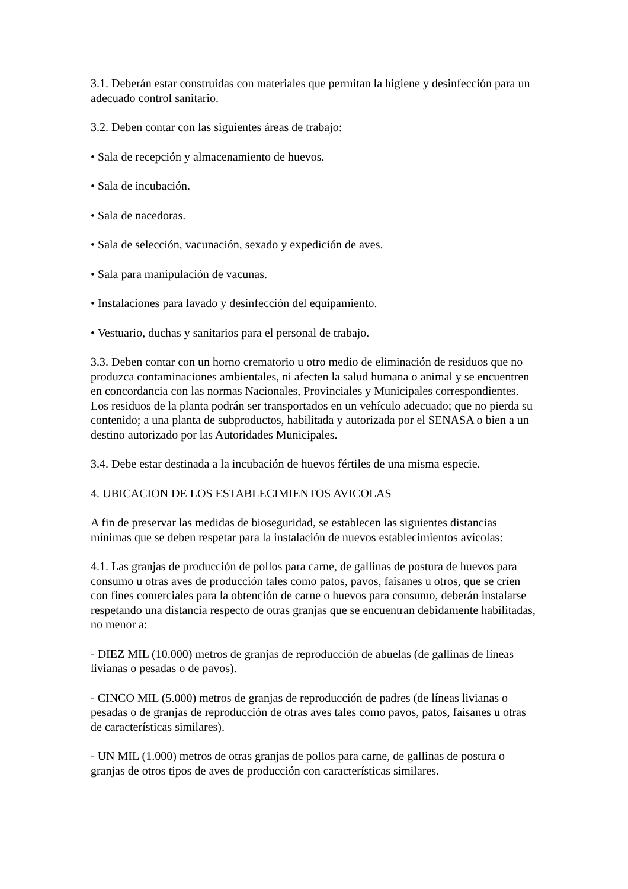3.1. Deberán estar construidas con materiales que permitan la higiene y desinfección para un adecuado control sanitario.
3.2. Deben contar con las siguientes áreas de trabajo:
• Sala de recepción y almacenamiento de huevos.
• Sala de incubación.
• Sala de nacedoras.
• Sala de selección, vacunación, sexado y expedición de aves.
• Sala para manipulación de vacunas.
• Instalaciones para lavado y desinfección del equipamiento.
• Vestuario, duchas y sanitarios para el personal de trabajo.
3.3. Deben contar con un horno crematorio u otro medio de eliminación de residuos que no produzca contaminaciones ambientales, ni afecten la salud humana o animal y se encuentren en concordancia con las normas Nacionales, Provinciales y Municipales correspondientes. Los residuos de la planta podrán ser transportados en un vehículo adecuado; que no pierda su contenido; a una planta de subproductos, habilitada y autorizada por el SENASA o bien a un destino autorizado por las Autoridades Municipales.
3.4. Debe estar destinada a la incubación de huevos fértiles de una misma especie.
4. UBICACION DE LOS ESTABLECIMIENTOS AVICOLAS
A fin de preservar las medidas de bioseguridad, se establecen las siguientes distancias mínimas que se deben respetar para la instalación de nuevos establecimientos avícolas:
4.1. Las granjas de producción de pollos para carne, de gallinas de postura de huevos para consumo u otras aves de producción tales como patos, pavos, faisanes u otros, que se críen con fines comerciales para la obtención de carne o huevos para consumo, deberán instalarse respetando una distancia respecto de otras granjas que se encuentran debidamente habilitadas, no menor a:
- DIEZ MIL (10.000) metros de granjas de reproducción de abuelas (de gallinas de líneas livianas o pesadas o de pavos).
- CINCO MIL (5.000) metros de granjas de reproducción de padres (de líneas livianas o pesadas o de granjas de reproducción de otras aves tales como pavos, patos, faisanes u otras de características similares).
- UN MIL (1.000) metros de otras granjas de pollos para carne, de gallinas de postura o granjas de otros tipos de aves de producción con características similares.